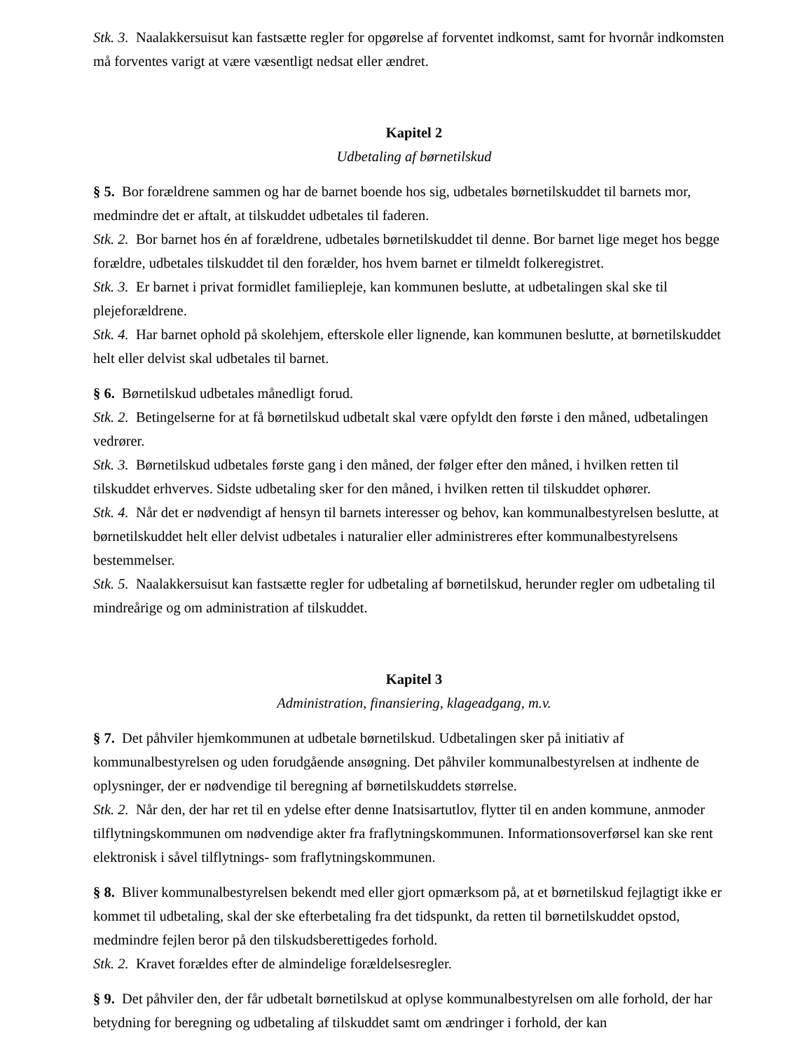Stk. 3. Naalakkersuisut kan fastsætte regler for opgørelse af forventet indkomst, samt for hvornår indkomsten må forventes varigt at være væsentligt nedsat eller ændret.
Kapitel 2
Udbetaling af børnetilskud
§ 5. Bor forældrene sammen og har de barnet boende hos sig, udbetales børnetilskuddet til barnets mor, medmindre det er aftalt, at tilskuddet udbetales til faderen.
Stk. 2. Bor barnet hos én af forældrene, udbetales børnetilskuddet til denne. Bor barnet lige meget hos begge forældre, udbetales tilskuddet til den forælder, hos hvem barnet er tilmeldt folkeregistret.
Stk. 3. Er barnet i privat formidlet familiepleje, kan kommunen beslutte, at udbetalingen skal ske til plejeforældrene.
Stk. 4. Har barnet ophold på skolehjem, efterskole eller lignende, kan kommunen beslutte, at børnetilskuddet helt eller delvist skal udbetales til barnet.
§ 6. Børnetilskud udbetales månedligt forud.
Stk. 2. Betingelserne for at få børnetilskud udbetalt skal være opfyldt den første i den måned, udbetalingen vedrører.
Stk. 3. Børnetilskud udbetales første gang i den måned, der følger efter den måned, i hvilken retten til tilskuddet erhverves. Sidste udbetaling sker for den måned, i hvilken retten til tilskuddet ophører.
Stk. 4. Når det er nødvendigt af hensyn til barnets interesser og behov, kan kommunalbestyrelsen beslutte, at børnetilskuddet helt eller delvist udbetales i naturalier eller administreres efter kommunalbestyrelsens bestemmelser.
Stk. 5. Naalakkersuisut kan fastsætte regler for udbetaling af børnetilskud, herunder regler om udbetaling til mindreårige og om administration af tilskuddet.
Kapitel 3
Administration, finansiering, klageadgang, m.v.
§ 7. Det påhviler hjemkommunen at udbetale børnetilskud. Udbetalingen sker på initiativ af kommunalbestyrelsen og uden forudgående ansøgning. Det påhviler kommunalbestyrelsen at indhente de oplysninger, der er nødvendige til beregning af børnetilskuddets størrelse.
Stk. 2. Når den, der har ret til en ydelse efter denne Inatsisartutlov, flytter til en anden kommune, anmoder tilflytningskommunen om nødvendige akter fra fraflytningskommunen. Informationsoverførsel kan ske rent elektronisk i såvel tilflytnings- som fraflytningskommunen.
§ 8. Bliver kommunalbestyrelsen bekendt med eller gjort opmærksom på, at et børnetilskud fejlagtigt ikke er kommet til udbetaling, skal der ske efterbetaling fra det tidspunkt, da retten til børnetilskuddet opstod, medmindre fejlen beror på den tilskudsberettigedes forhold.
Stk. 2. Kravet forældes efter de almindelige forældelsesregler.
§ 9. Det påhviler den, der får udbetalt børnetilskud at oplyse kommunalbestyrelsen om alle forhold, der har betydning for beregning og udbetaling af tilskuddet samt om ændringer i forhold, der kan